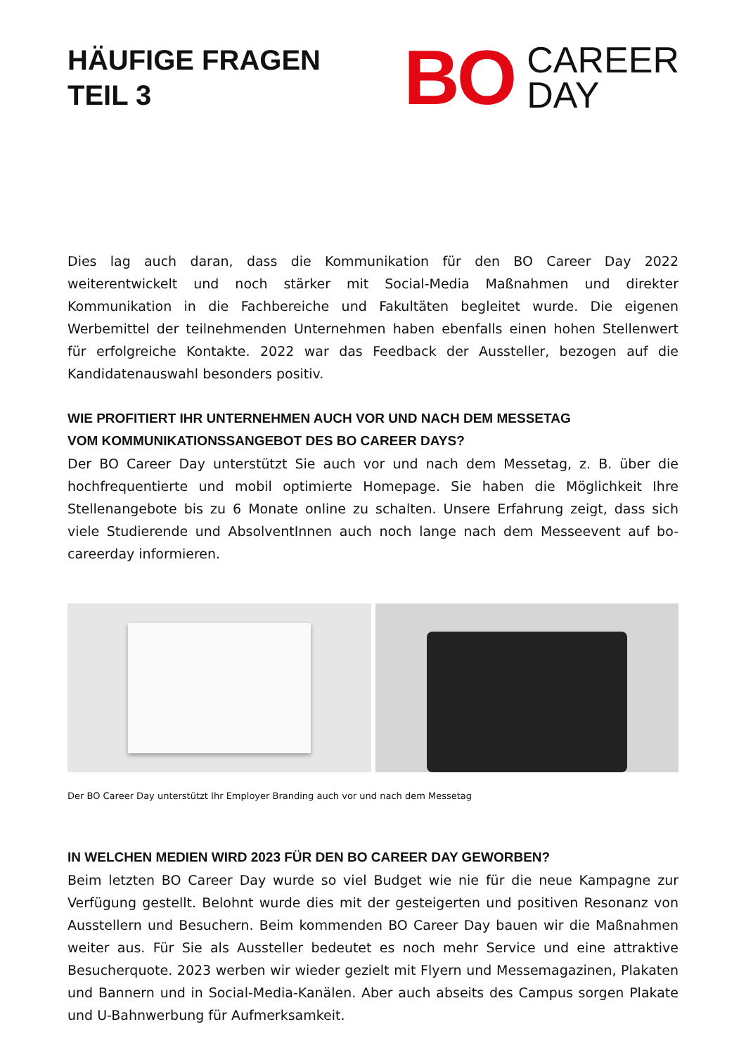HÄUFIGE FRAGEN
TEIL 3
BO CAREER
DAY
Dies lag auch daran, dass die Kommunikation für den BO Career Day 2022 weiterentwickelt und noch stärker mit Social-Media Maßnahmen und direkter Kommunikation in die Fachbereiche und Fakultäten begleitet wurde. Die eigenen Werbemittel der teilnehmenden Unternehmen haben ebenfalls einen hohen Stellenwert für erfolgreiche Kontakte. 2022 war das Feedback der Aussteller, bezogen auf die Kandidatenauswahl besonders positiv.
WIE PROFITIERT IHR UNTERNEHMEN AUCH VOR UND NACH DEM MESSETAG
VOM KOMMUNIKATIONSSANGEBOT DES BO CAREER DAYS?
Der BO Career Day unterstützt Sie auch vor und nach dem Messetag, z. B. über die hochfrequentierte und mobil optimierte Homepage. Sie haben die Möglichkeit Ihre Stellenangebote bis zu 6 Monate online zu schalten. Unsere Erfahrung zeigt, dass sich viele Studierende und AbsolventInnen auch noch lange nach dem Messeevent auf bo-careerday informieren.
Der BO Career Day unterstützt Ihr Employer Branding auch vor und nach dem Messetag
IN WELCHEN MEDIEN WIRD 2023 FÜR DEN BO CAREER DAY GEWORBEN?
Beim letzten BO Career Day wurde so viel Budget wie nie für die neue Kampagne zur Verfügung gestellt. Belohnt wurde dies mit der gesteigerten und positiven Resonanz von Ausstellern und Besuchern. Beim kommenden BO Career Day bauen wir die Maßnahmen weiter aus. Für Sie als Aussteller bedeutet es noch mehr Service und eine attraktive Besucherquote. 2023 werben wir wieder gezielt mit Flyern und Messemagazinen, Plakaten und Bannern und in Social-Media-Kanälen. Aber auch abseits des Campus sorgen Plakate und U-Bahnwerbung für Aufmerksamkeit.